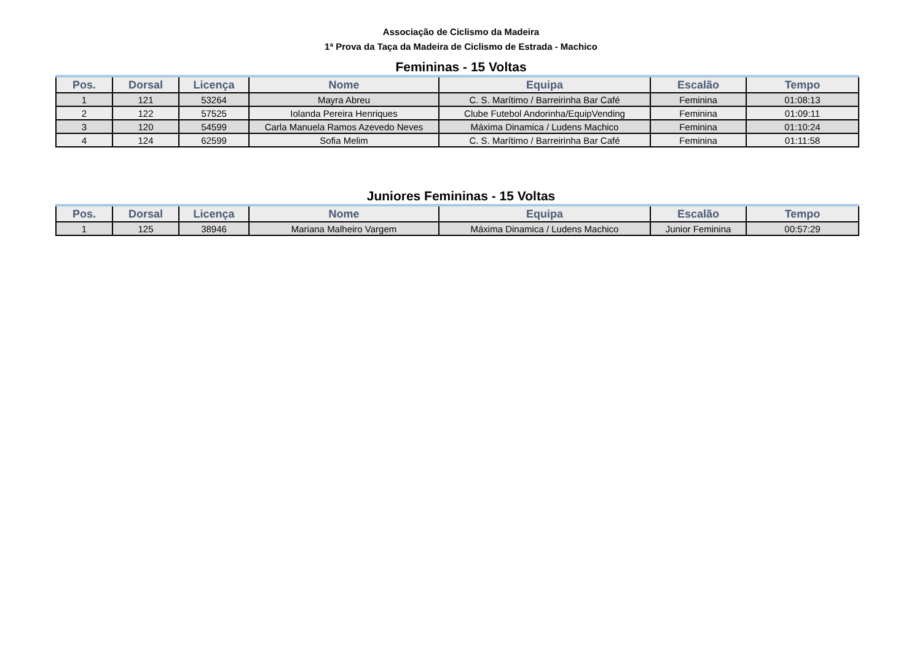Associação de Ciclismo da Madeira
1ª Prova da Taça da Madeira de Ciclismo de Estrada - Machico
Femininas - 15 Voltas
| Pos. | Dorsal | Licença | Nome | Equipa | Escalão | Tempo |
| --- | --- | --- | --- | --- | --- | --- |
| 1 | 121 | 53264 | Mayra Abreu | C. S. Marítimo / Barreirinha Bar Café | Feminina | 01:08:13 |
| 2 | 122 | 57525 | Iolanda Pereira Henriques | Clube Futebol Andorinha/EquipVending | Feminina | 01:09:11 |
| 3 | 120 | 54599 | Carla Manuela Ramos Azevedo Neves | Máxima Dinamica / Ludens Machico | Feminina | 01:10:24 |
| 4 | 124 | 62599 | Sofia Melim | C. S. Marítimo / Barreirinha Bar Café | Feminina | 01:11:58 |
Juniores Femininas - 15 Voltas
| Pos. | Dorsal | Licença | Nome | Equipa | Escalão | Tempo |
| --- | --- | --- | --- | --- | --- | --- |
| 1 | 125 | 38946 | Mariana Malheiro Vargem | Máxima Dinamica / Ludens Machico | Junior Feminina | 00:57:29 |